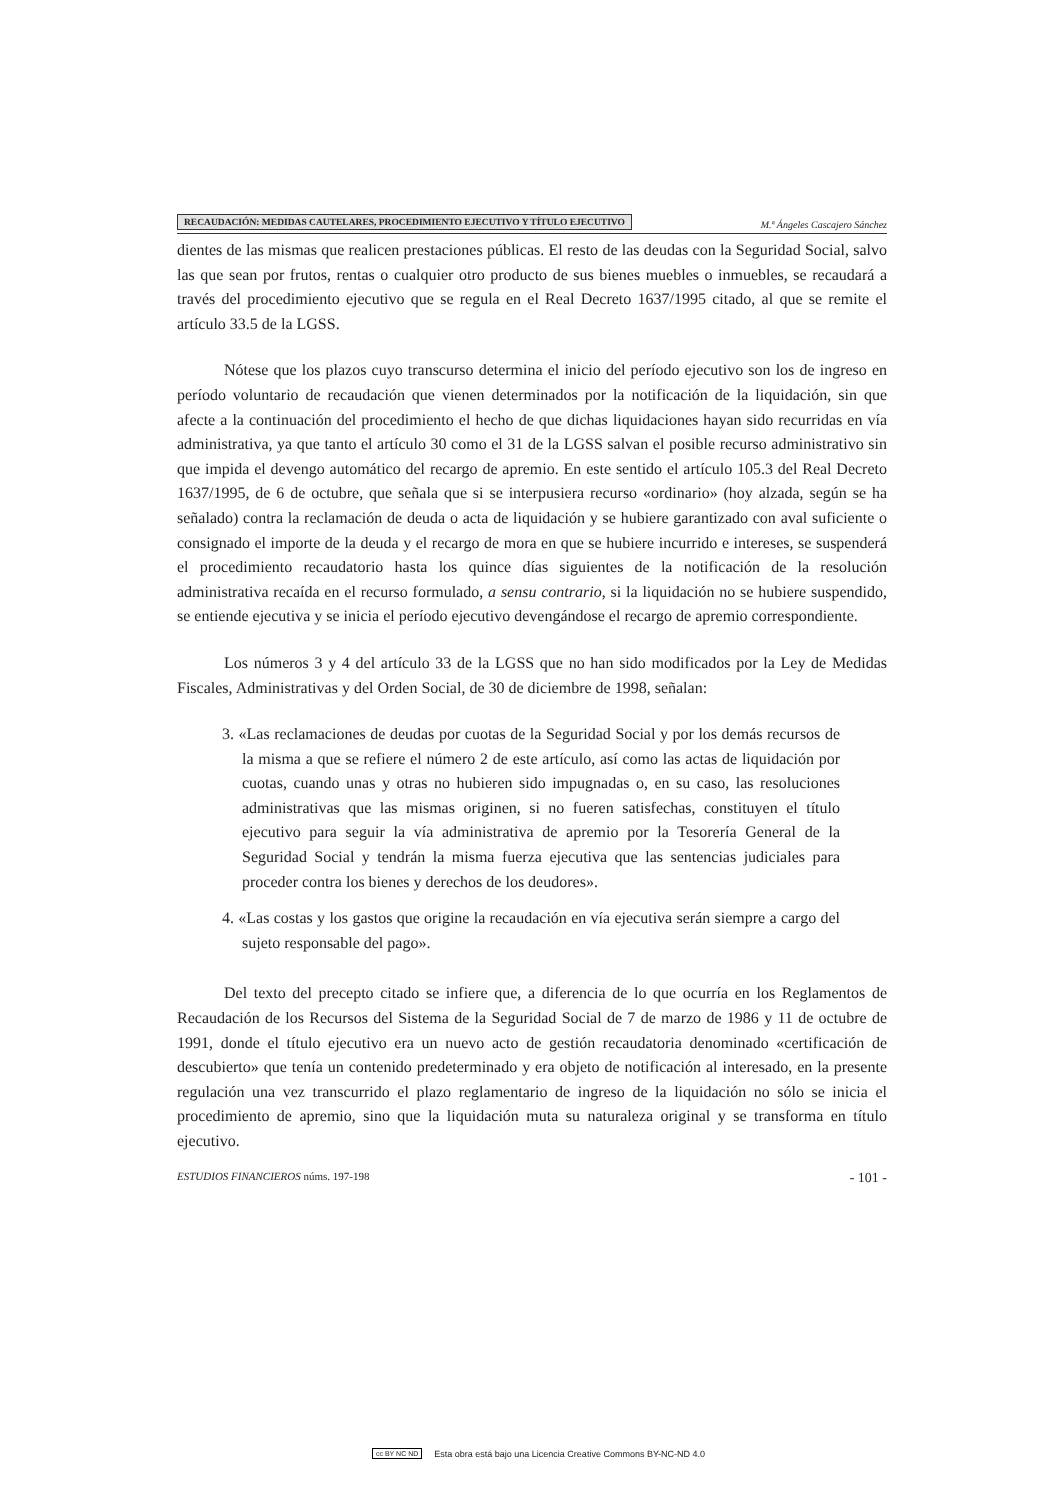RECAUDACIÓN: MEDIDAS CAUTELARES, PROCEDIMIENTO EJECUTIVO Y TÍTULO EJECUTIVO M.ª Ángeles Cascajero Sánchez
dientes de las mismas que realicen prestaciones públicas. El resto de las deudas con la Seguridad Social, salvo las que sean por frutos, rentas o cualquier otro producto de sus bienes muebles o inmuebles, se recaudará a través del procedimiento ejecutivo que se regula en el Real Decreto 1637/1995 citado, al que se remite el artículo 33.5 de la LGSS.
Nótese que los plazos cuyo transcurso determina el inicio del período ejecutivo son los de ingreso en período voluntario de recaudación que vienen determinados por la notificación de la liquidación, sin que afecte a la continuación del procedimiento el hecho de que dichas liquidaciones hayan sido recurridas en vía administrativa, ya que tanto el artículo 30 como el 31 de la LGSS salvan el posible recurso administrativo sin que impida el devengo automático del recargo de apremio. En este sentido el artículo 105.3 del Real Decreto 1637/1995, de 6 de octubre, que señala que si se interpusiera recurso «ordinario» (hoy alzada, según se ha señalado) contra la reclamación de deuda o acta de liquidación y se hubiere garantizado con aval suficiente o consignado el importe de la deuda y el recargo de mora en que se hubiere incurrido e intereses, se suspenderá el procedimiento recaudatorio hasta los quince días siguientes de la notificación de la resolución administrativa recaída en el recurso formulado, a sensu contrario, si la liquidación no se hubiere suspendido, se entiende ejecutiva y se inicia el período ejecutivo devengándose el recargo de apremio correspondiente.
Los números 3 y 4 del artículo 33 de la LGSS que no han sido modificados por la Ley de Medidas Fiscales, Administrativas y del Orden Social, de 30 de diciembre de 1998, señalan:
3. «Las reclamaciones de deudas por cuotas de la Seguridad Social y por los demás recursos de la misma a que se refiere el número 2 de este artículo, así como las actas de liquidación por cuotas, cuando unas y otras no hubieren sido impugnadas o, en su caso, las resoluciones administrativas que las mismas originen, si no fueren satisfechas, constituyen el título ejecutivo para seguir la vía administrativa de apremio por la Tesorería General de la Seguridad Social y tendrán la misma fuerza ejecutiva que las sentencias judiciales para proceder contra los bienes y derechos de los deudores».
4. «Las costas y los gastos que origine la recaudación en vía ejecutiva serán siempre a cargo del sujeto responsable del pago».
Del texto del precepto citado se infiere que, a diferencia de lo que ocurría en los Reglamentos de Recaudación de los Recursos del Sistema de la Seguridad Social de 7 de marzo de 1986 y 11 de octubre de 1991, donde el título ejecutivo era un nuevo acto de gestión recaudatoria denominado «certificación de descubierto» que tenía un contenido predeterminado y era objeto de notificación al interesado, en la presente regulación una vez transcurrido el plazo reglamentario de ingreso de la liquidación no sólo se inicia el procedimiento de apremio, sino que la liquidación muta su naturaleza original y se transforma en título ejecutivo.
ESTUDIOS FINANCIEROS núms. 197-198 - 101 -
cc BY NC ND Esta obra está bajo una Licencia Creative Commons BY-NC-ND 4.0